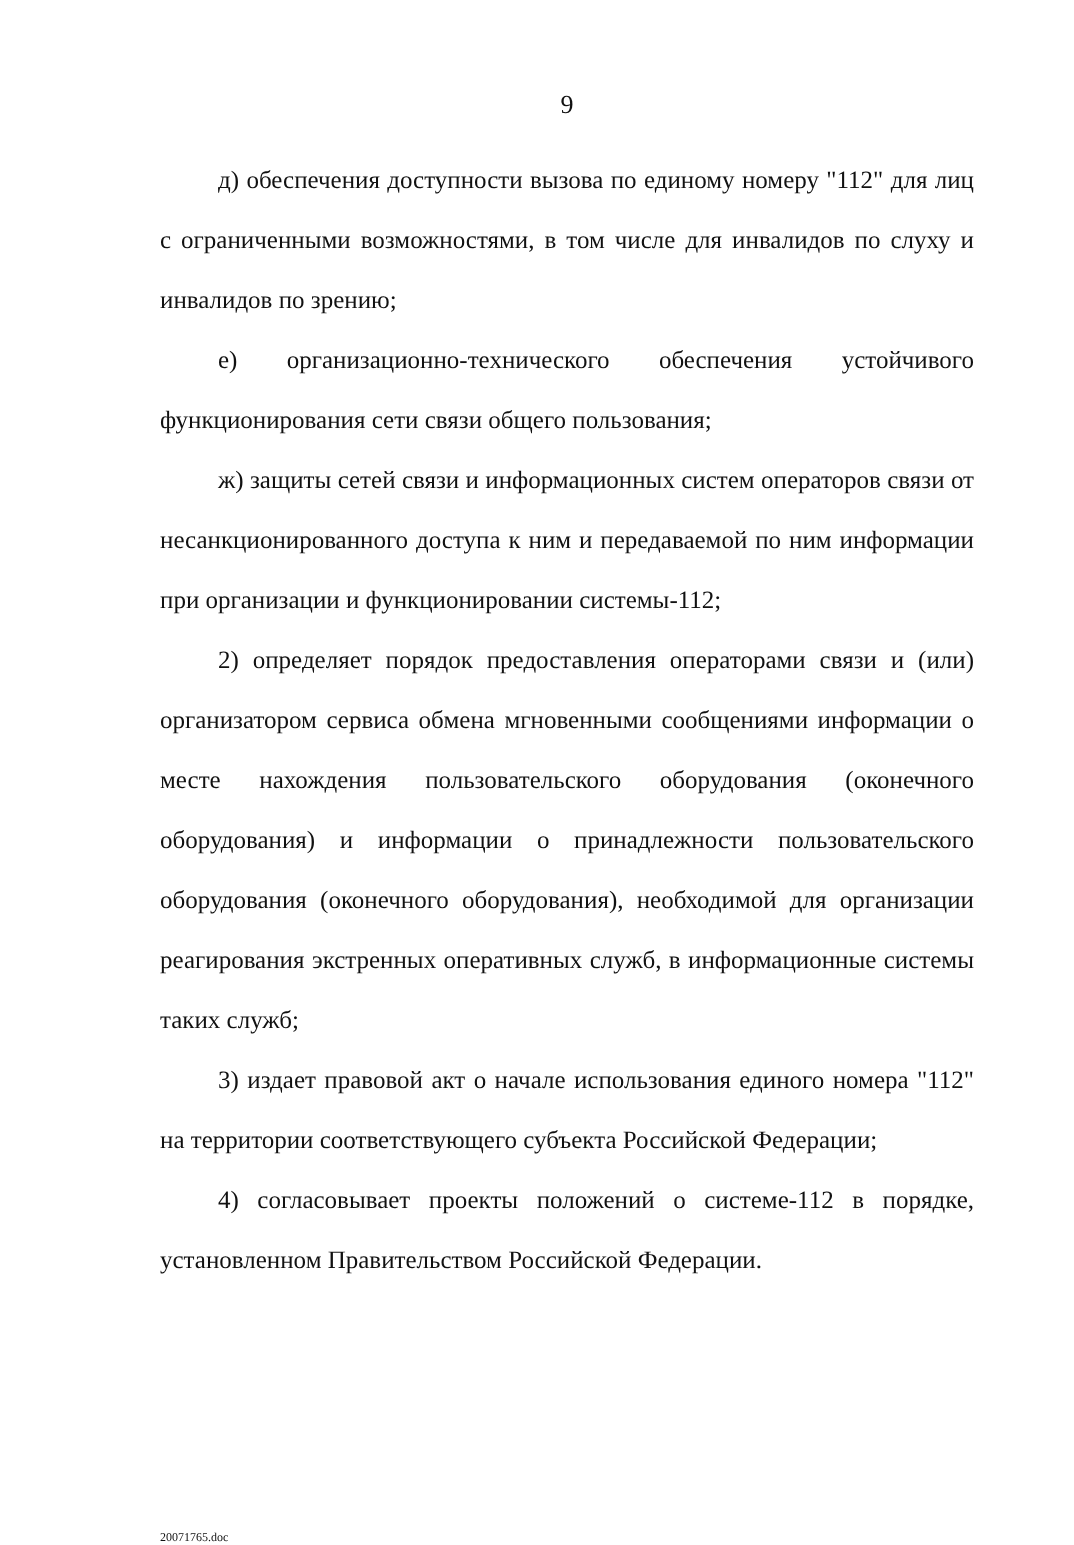9
д) обеспечения доступности вызова по единому номеру "112" для лиц с ограниченными возможностями, в том числе для инвалидов по слуху и инвалидов по зрению;
е) организационно-технического обеспечения устойчивого функционирования сети связи общего пользования;
ж) защиты сетей связи и информационных систем операторов связи от несанкционированного доступа к ним и передаваемой по ним информации при организации и функционировании системы-112;
2) определяет порядок предоставления операторами связи и (или) организатором сервиса обмена мгновенными сообщениями информации о месте нахождения пользовательского оборудования (оконечного оборудования) и информации о принадлежности пользовательского оборудования (оконечного оборудования), необходимой для организации реагирования экстренных оперативных служб, в информационные системы таких служб;
3) издает правовой акт о начале использования единого номера "112" на территории соответствующего субъекта Российской Федерации;
4) согласовывает проекты положений о системе-112 в порядке, установленном Правительством Российской Федерации.
20071765.doc